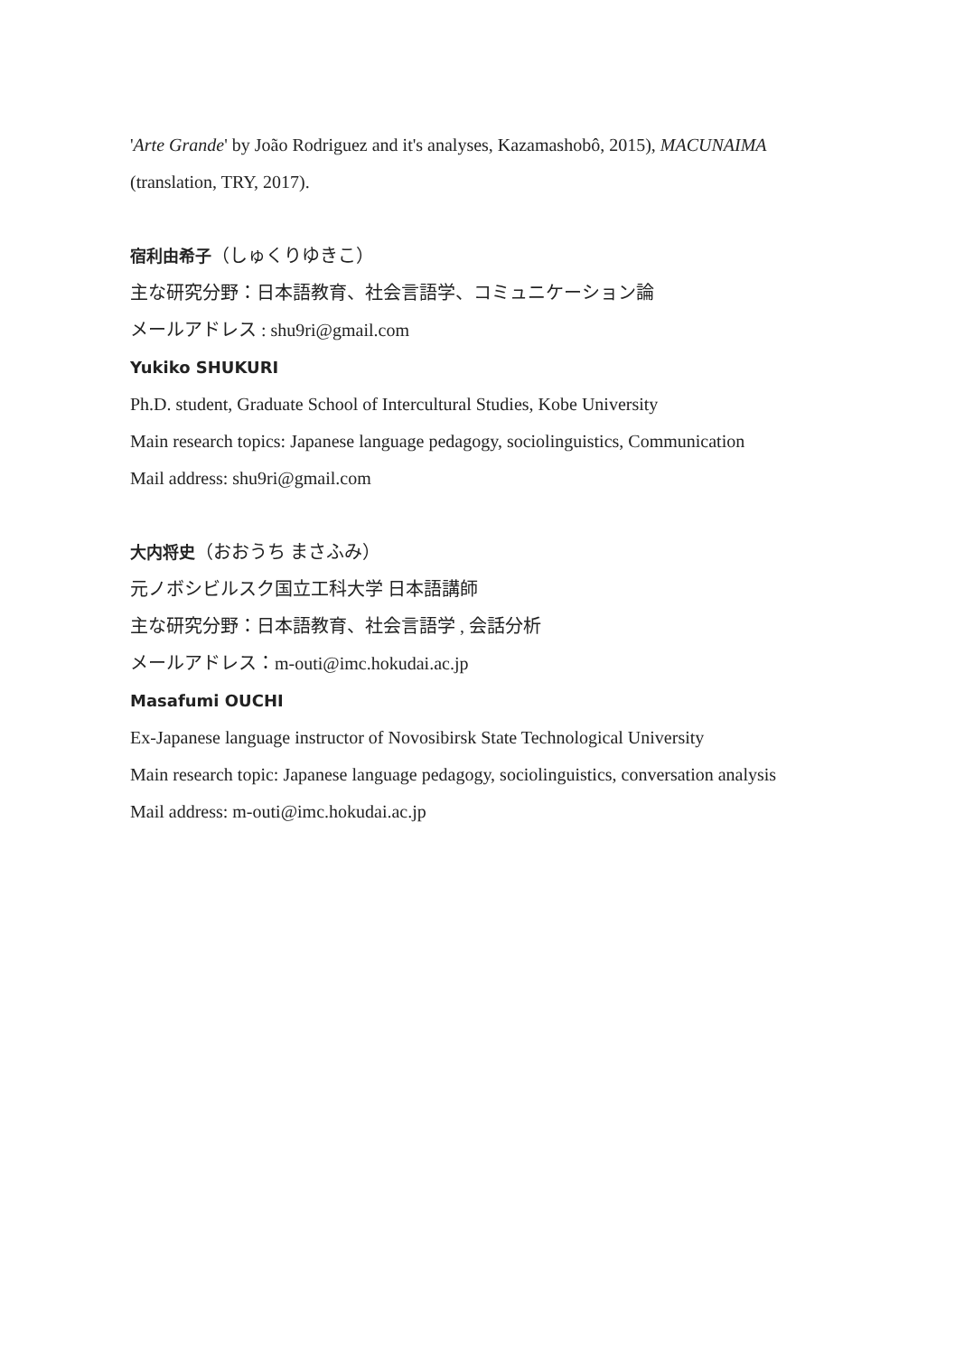'Arte Grande' by João Rodriguez and it's analyses, Kazamashobô, 2015), MACUNAIMA
(translation, TRY, 2017).
宿利由希子（しゅくりゆきこ）
主な研究分野：日本語教育、社会言語学、コミュニケーション論
メールアドレス : shu9ri@gmail.com
Yukiko SHUKURI
Ph.D. student, Graduate School of Intercultural Studies, Kobe University
Main research topics: Japanese language pedagogy, sociolinguistics, Communication
Mail address: shu9ri@gmail.com
大内将史（おおうち まさふみ）
元ノボシビルスク国立工科大学 日本語講師
主な研究分野：日本語教育、社会言語学 , 会話分析
メールアドレス：m-outi@imc.hokudai.ac.jp
Masafumi OUCHI
Ex-Japanese language instructor of Novosibirsk State Technological University
Main research topic: Japanese language pedagogy, sociolinguistics, conversation analysis
Mail address: m-outi@imc.hokudai.ac.jp